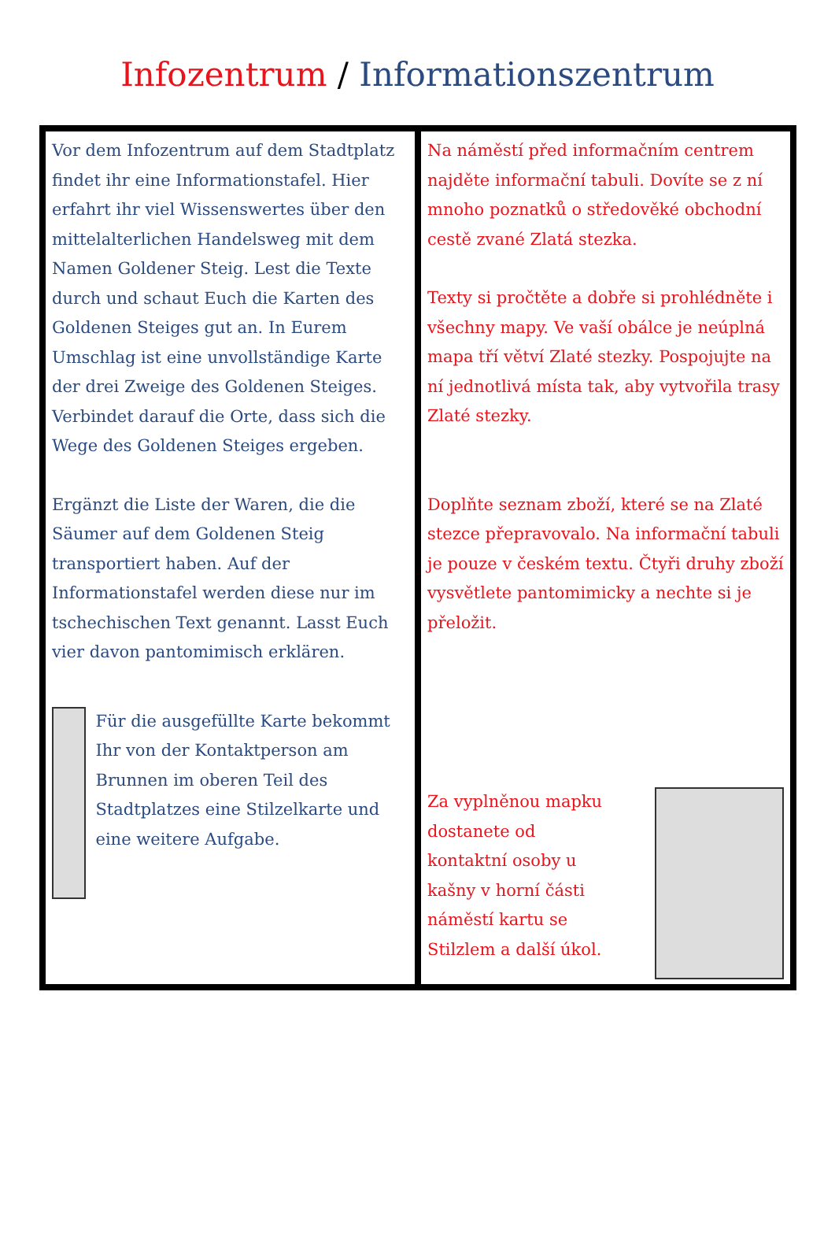Infozentrum / Informationszentrum
| Vor dem Infozentrum auf dem Stadtplatz findet ihr eine Informationstafel. Hier erfahrt ihr viel Wissenswertes über den mittelalterlichen Handelsweg mit dem Namen Goldener Steig. Lest die Texte durch und schaut Euch die Karten des Goldenen Steiges gut an. In Eurem Umschlag ist eine unvollständige Karte der drei Zweige des Goldenen Steiges. Verbindet darauf die Orte, dass sich die Wege des Goldenen Steiges ergeben. Ergänzt die Liste der Waren, die die Säumer auf dem Goldenen Steig transportiert haben. Auf der Informationstafel werden diese nur im tschechischen Text genannt. Lasst Euch vier davon pantomimisch erklären. Für die ausgefüllte Karte bekommt Ihr von der Kontaktperson am Brunnen im oberen Teil des Stadtplatzes eine Stilzelkarte und eine weitere Aufgabe. | Na náměstí před informačním centrem najděte informační tabuli. Dovíte se z ní mnoho poznatků o středověké obchodní cestě zvané Zlatá stezka. Texty si pročtěte a dobře si prohlédněte i všechny mapy. Ve vaší obálce je neúplná mapa tří větví Zlaté stezky. Pospojujte na ní jednotlivá místa tak, aby vytvořila trasy Zlaté stezky. Doplňte seznam zboží, které se na Zlaté stezce přepravovalo. Na informační tabuli je pouze v českém textu. Čtyři druhy zboží vysvětlete pantomimicky a nechte si je přeložit. Za vyplněnou mapku dostanete od kontaktní osoby u kašny v horní části náměstí kartu se Stilzlem a další úkol. |